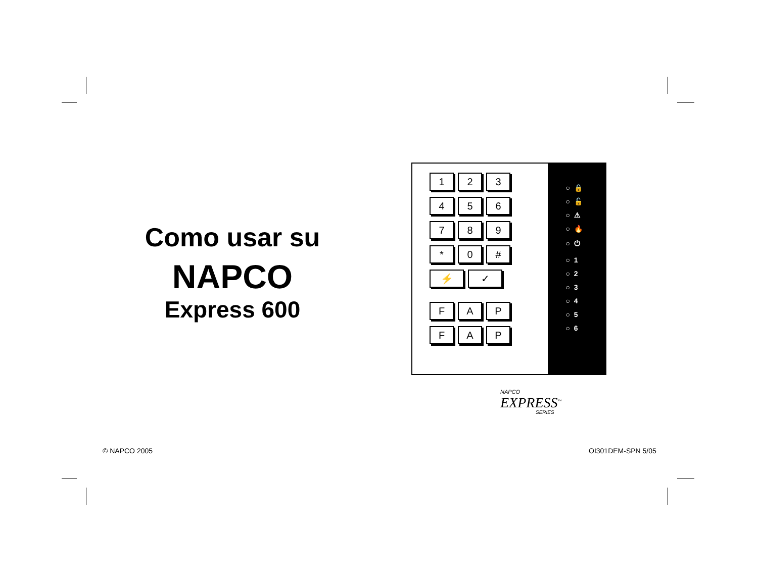Como usar su
NAPCO
Express 600
1 2 3
4 5 6
7 8 9
* 0 #
⚡ ✓
F A P
F A P
○ 🔒
○ 🔓
○ ⚠
○ 🔥
○ ⏻
○ 1
○ 2
○ 3
○ 4
○ 5
○ 6
NAPCO
EXPRESS<sup>™</sup>
SERIES
© NAPCO 2005 OI301DEM-SPN 5/05